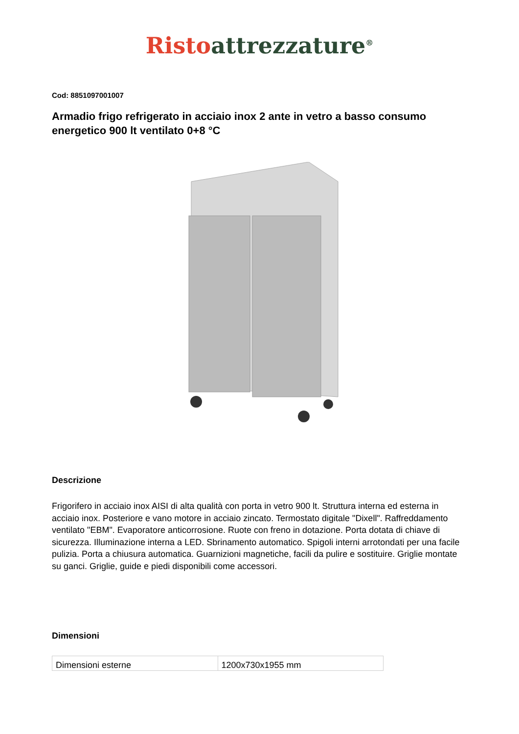Risto attrezzature<sup>®</sup>
Cod: 8851097001007
Armadio frigo refrigerato in acciaio inox 2 ante in vetro a basso consumo energetico 900 lt ventilato 0+8 °C
Descrizione
Frigorifero in acciaio inox AISI di alta qualità con porta in vetro 900 lt. Struttura interna ed esterna in acciaio inox. Posteriore e vano motore in acciaio zincato. Termostato digitale "Dixell". Raffreddamento ventilato "EBM". Evaporatore anticorrosione. Ruote con freno in dotazione. Porta dotata di chiave di sicurezza. Illuminazione interna a LED. Sbrinamento automatico. Spigoli interni arrotondati per una facile pulizia. Porta a chiusura automatica. Guarnizioni magnetiche, facili da pulire e sostituire. Griglie montate su ganci. Griglie, guide e piedi disponibili come accessori.
Dimensioni
| Dimensioni esterne | 1200x730x1955 mm |